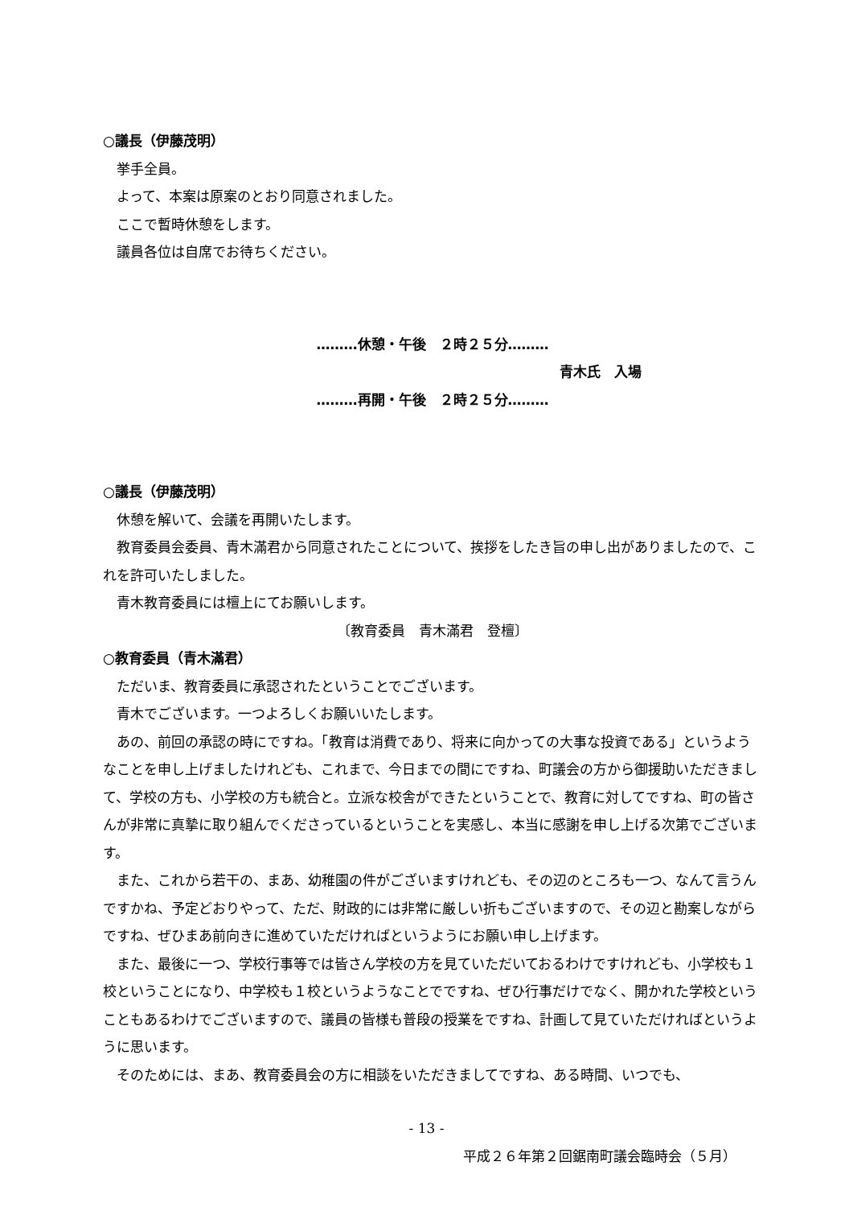○議長（伊藤茂明）
挙手全員。
よって、本案は原案のとおり同意されました。
ここで暫時休憩をします。
議員各位は自席でお待ちください。
………休憩・午後　２時２５分………
青木氏　入場
………再開・午後　２時２５分………
○議長（伊藤茂明）
休憩を解いて、会議を再開いたします。
教育委員会委員、青木滿君から同意されたことについて、挨拶をしたき旨の申し出がありましたので、これを許可いたしました。
青木教育委員には檀上にてお願いします。
〔教育委員　青木滿君　登檀〕
○教育委員（青木滿君）
ただいま、教育委員に承認されたということでございます。
青木でございます。一つよろしくお願いいたします。
あの、前回の承認の時にですね。「教育は消費であり、将来に向かっての大事な投資である」というようなことを申し上げましたけれども、これまで、今日までの間にですね、町議会の方から御援助いただきまして、学校の方も、小学校の方も統合と。立派な校舎ができたということで、教育に対してですね、町の皆さんが非常に真摯に取り組んでくださっているということを実感し、本当に感謝を申し上げる次第でございます。
また、これから若干の、まあ、幼稚園の件がございますけれども、その辺のところも一つ、なんて言うんですかね、予定どおりやって、ただ、財政的には非常に厳しい折もございますので、その辺と勘案しながらですね、ぜひまあ前向きに進めていただければというようにお願い申し上げます。
また、最後に一つ、学校行事等では皆さん学校の方を見ていただいておるわけですけれども、小学校も１校ということになり、中学校も１校というようなことでですね、ぜひ行事だけでなく、開かれた学校ということもあるわけでございますので、議員の皆様も普段の授業をですね、計画して見ていただければというように思います。
そのためには、まあ、教育委員会の方に相談をいただきましてですね、ある時間、いつでも、
- 13 -
平成２６年第２回鋸南町議会臨時会（５月）